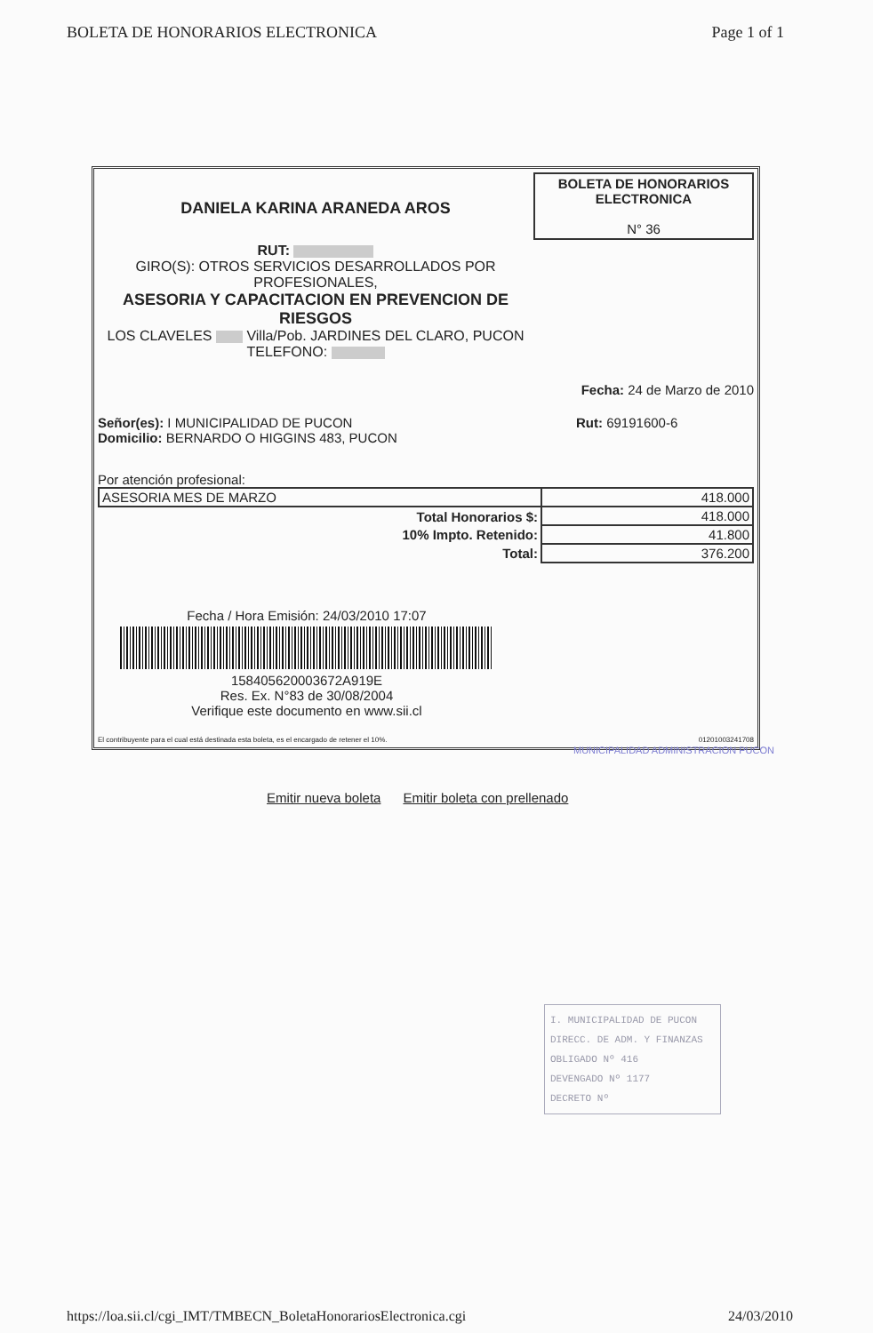BOLETA DE HONORARIOS ELECTRONICA Page 1 of 1
DANIELA KARINA ARANEDA AROS
RUT:
GIRO(S): OTROS SERVICIOS DESARROLLADOS POR
PROFESIONALES,
ASESORIA Y CAPACITACION EN PREVENCION DE
RIESGOS
LOS CLAVELES Villa/Pob. JARDINES DEL CLARO, PUCON
TELEFONO:
BOLETA DE HONORARIOS
ELECTRONICA
N° 36
Fecha: 24 de Marzo de 2010
Señor(es): I MUNICIPALIDAD DE PUCON
Domicilio: BERNARDO O HIGGINS 483, PUCON
Rut: 69191600-6
Por atención profesional:
| ASESORIA MES DE MARZO | 418.000 |
| Total Honorarios $: | 418.000 |
| 10% Impto. Retenido: | 41.800 |
| Total: | 376.200 |
Fecha / Hora Emisión: 24/03/2010 17:07
158405620003672A919E
Res. Ex. N°83 de 30/08/2004
Verifique este documento en www.sii.cl
El contribuyente para el cual está destinada esta boleta, es el encargado de retener el 10%. 01201003241708
Emitir nueva boleta Emitir boleta con prellenado
MUNICIPALIDAD ADMINISTRACION PUCON
I. MUNICIPALIDAD DE PUCON
DIRECC. DE ADM. Y FINANZAS
OBLIGADO Nº 416
DEVENGADO Nº 1177
DECRETO Nº
https://loa.sii.cl/cgi_IMT/TMBECN_BoletaHonorariosElectronica.cgi 24/03/2010